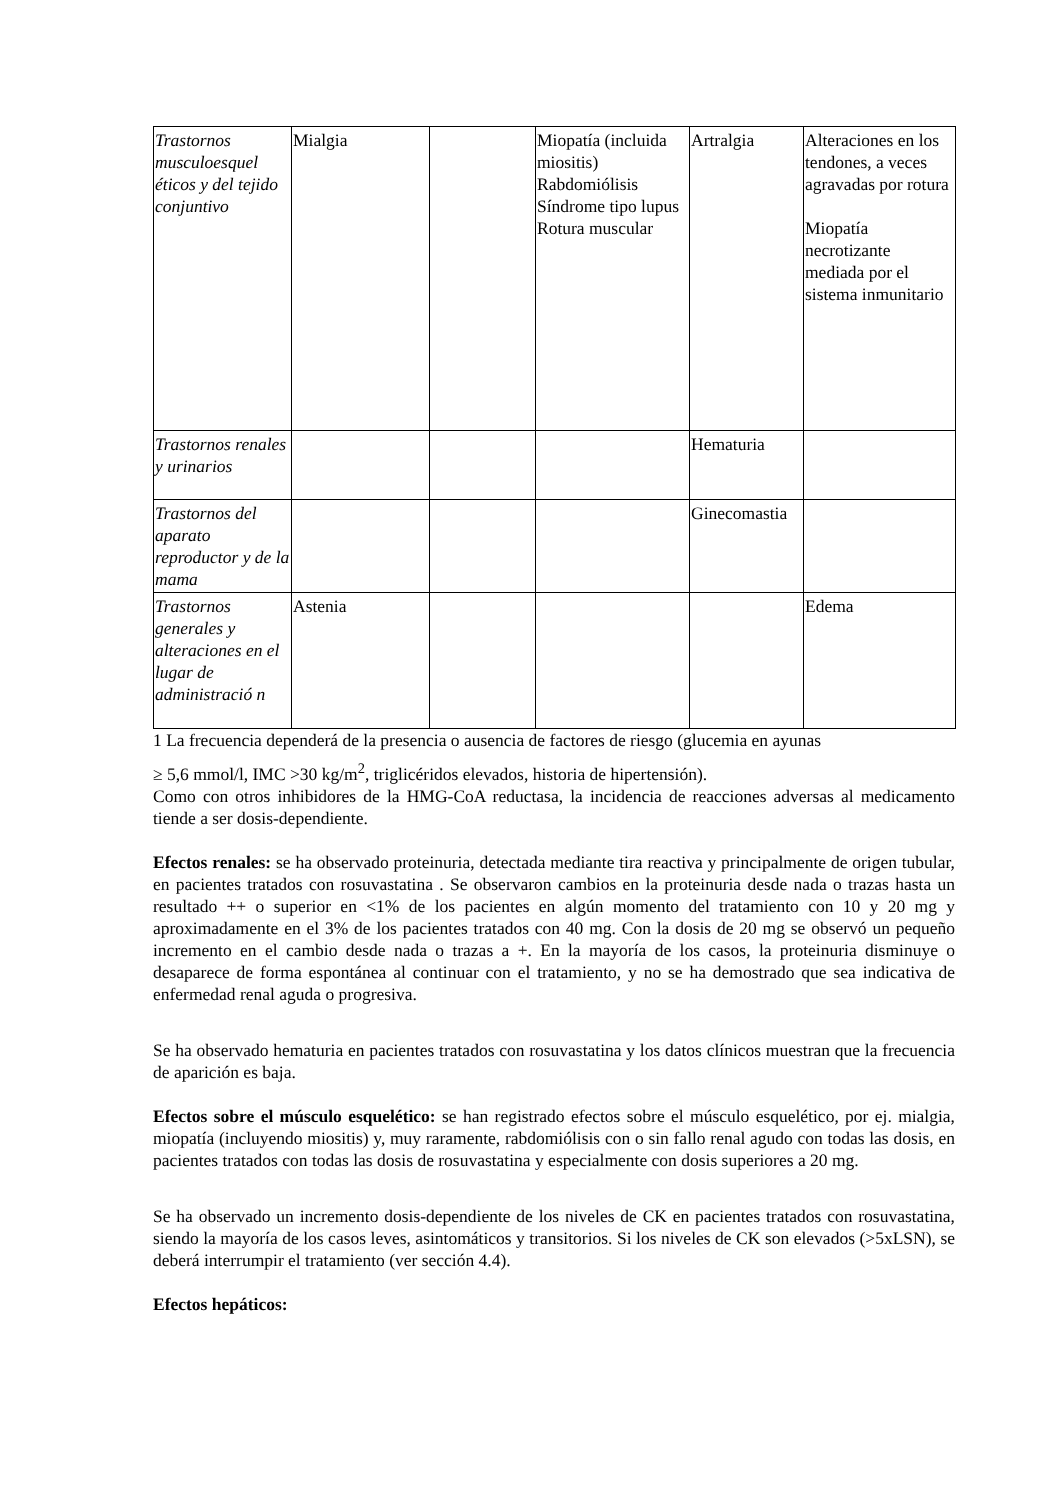| Trastornos musculoesquel éticos y del tejido conjuntivo | Mialgia | | Miopatía (incluida miositis) Rabdomiólisis Síndrome tipo lupus Rotura muscular | Artralgia | Alteraciones en los tendones, a veces agravadas por rotura Miopatía necrotizante mediada por el sistema inmunitario |
| Trastornos renales y urinarios | | | | Hematuria | |
| Trastornos del aparato reproductor y de la mama | | | | Ginecomastia | |
| Trastornos generales y alteraciones en el lugar de administració n | Astenia | | | | Edema |
1 La frecuencia dependerá de la presencia o ausencia de factores de riesgo (glucemia en ayunas
≥ 5,6 mmol/l, IMC >30 kg/m<sup>2</sup>, triglicéridos elevados, historia de hipertensión).
Como con otros inhibidores de la HMG-CoA reductasa, la incidencia de reacciones adversas al medicamento tiende a ser dosis-dependiente.
Efectos renales: se ha observado proteinuria, detectada mediante tira reactiva y principalmente de origen tubular, en pacientes tratados con rosuvastatina . Se observaron cambios en la proteinuria desde nada o trazas hasta un resultado ++ o superior en <1% de los pacientes en algún momento del tratamiento con 10 y 20 mg y aproximadamente en el 3% de los pacientes tratados con 40 mg. Con la dosis de 20 mg se observó un pequeño incremento en el cambio desde nada o trazas a +. En la mayoría de los casos, la proteinuria disminuye o desaparece de forma espontánea al continuar con el tratamiento, y no se ha demostrado que sea indicativa de enfermedad renal aguda o progresiva.
Se ha observado hematuria en pacientes tratados con rosuvastatina y los datos clínicos muestran que la frecuencia de aparición es baja.
Efectos sobre el músculo esquelético: se han registrado efectos sobre el músculo esquelético, por ej. mialgia, miopatía (incluyendo miositis) y, muy raramente, rabdomiólisis con o sin fallo renal agudo con todas las dosis, en pacientes tratados con todas las dosis de rosuvastatina y especialmente con dosis superiores a 20 mg.
Se ha observado un incremento dosis-dependiente de los niveles de CK en pacientes tratados con rosuvastatina, siendo la mayoría de los casos leves, asintomáticos y transitorios. Si los niveles de CK son elevados (>5xLSN), se deberá interrumpir el tratamiento (ver sección 4.4).
Efectos hepáticos: